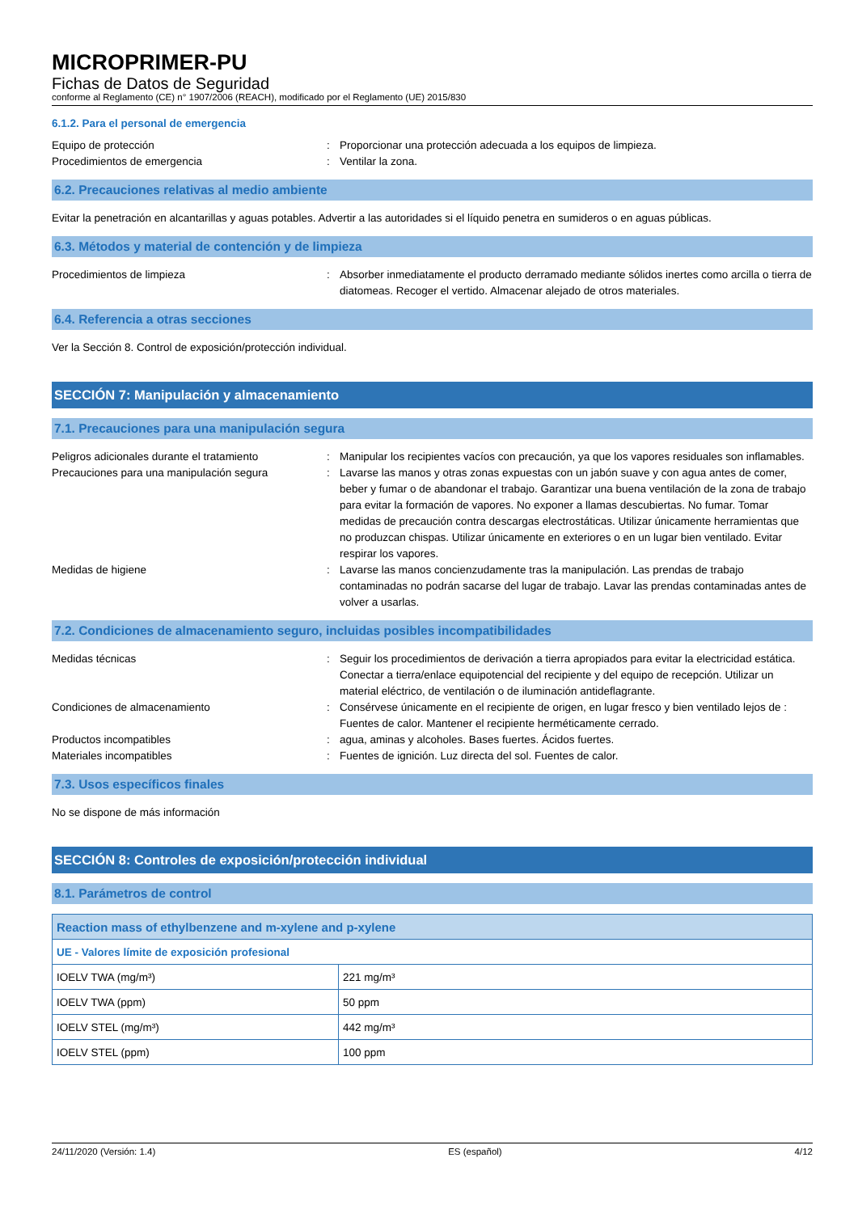MICROPRIMER-PU
Fichas de Datos de Seguridad
conforme al Reglamento (CE) n° 1907/2006 (REACH), modificado por el Reglamento (UE) 2015/830
6.1.2. Para el personal de emergencia
Equipo de protección : Proporcionar una protección adecuada a los equipos de limpieza.
Procedimientos de emergencia : Ventilar la zona.
6.2. Precauciones relativas al medio ambiente
Evitar la penetración en alcantarillas y aguas potables. Advertir a las autoridades si el líquido penetra en sumideros o en aguas públicas.
6.3. Métodos y material de contención y de limpieza
Procedimientos de limpieza : Absorber inmediatamente el producto derramado mediante sólidos inertes como arcilla o tierra de diatomeas. Recoger el vertido. Almacenar alejado de otros materiales.
6.4. Referencia a otras secciones
Ver la Sección 8. Control de exposición/protección individual.
SECCIÓN 7: Manipulación y almacenamiento
7.1. Precauciones para una manipulación segura
Peligros adicionales durante el tratamiento
: Manipular los recipientes vacíos con precaución, ya que los vapores residuales son inflamables.
Precauciones para una manipulación segura : Lavarse las manos y otras zonas expuestas con un jabón suave y con agua antes de comer, beber y fumar o de abandonar el trabajo. Garantizar una buena ventilación de la zona de trabajo para evitar la formación de vapores. No exponer a llamas descubiertas. No fumar. Tomar medidas de precaución contra descargas electrostáticas. Utilizar únicamente herramientas que no produzcan chispas. Utilizar únicamente en exteriores o en un lugar bien ventilado. Evitar respirar los vapores.
Medidas de higiene : Lavarse las manos concienzudamente tras la manipulación. Las prendas de trabajo contaminadas no podrán sacarse del lugar de trabajo. Lavar las prendas contaminadas antes de volver a usarlas.
7.2. Condiciones de almacenamiento seguro, incluidas posibles incompatibilidades
Medidas técnicas : Seguir los procedimientos de derivación a tierra apropiados para evitar la electricidad estática. Conectar a tierra/enlace equipotencial del recipiente y del equipo de recepción. Utilizar un material eléctrico, de ventilación o de iluminación antideflagrante.
Condiciones de almacenamiento : Consérvese únicamente en el recipiente de origen, en lugar fresco y bien ventilado lejos de : Fuentes de calor. Mantener el recipiente herméticamente cerrado.
Productos incompatibles : agua, aminas y alcoholes. Bases fuertes. Ácidos fuertes.
Materiales incompatibles : Fuentes de ignición. Luz directa del sol. Fuentes de calor.
7.3. Usos específicos finales
No se dispone de más información
SECCIÓN 8: Controles de exposición/protección individual
8.1. Parámetros de control
| Reaction mass of ethylbenzene and m-xylene and p-xylene | |
| UE - Valores límite de exposición profesional | |
| IOELV TWA (mg/m³) | 221 mg/m³ |
| IOELV TWA (ppm) | 50 ppm |
| IOELV STEL (mg/m³) | 442 mg/m³ |
| IOELV STEL (ppm) | 100 ppm |
24/11/2020 (Versión: 1.4) ES (español) 4/12